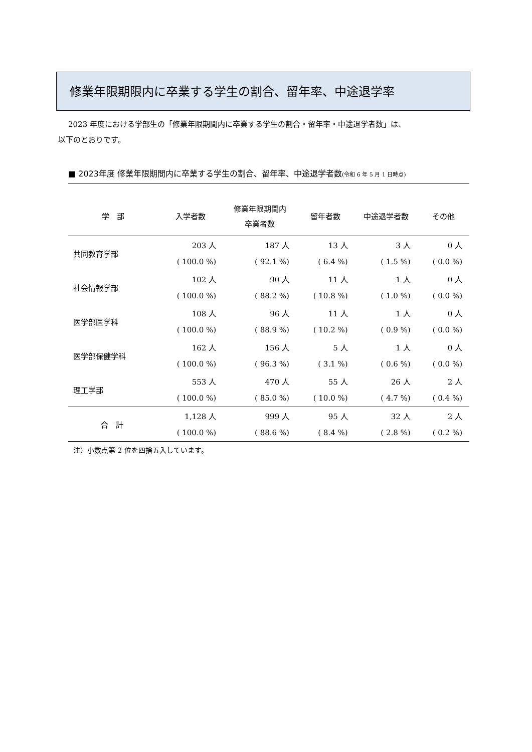修業年限期限内に卒業する学生の割合、留年率、中途退学率
2023 年度における学部生の「修業年限期間内に卒業する学生の割合・留年率・中途退学者数」は、
以下のとおりです。
■ 2023年度 修業年限期間内に卒業する学生の割合、留年率、中途退学者数(令和 6 年 5 月 1 日時点)
| 学 部 | 入学者数 | 修業年限期間内 卒業者数 | 留年者数 | 中途退学者数 | その他 |
| --- | --- | --- | --- | --- | --- |
| 共同教育学部 | 203 人 | 187 人 | 13 人 | 3 人 | 0 人 |
| | ( 100.0 %) | ( 92.1 %) | ( 6.4 %) | ( 1.5 %) | ( 0.0 %) |
| 社会情報学部 | 102 人 | 90 人 | 11 人 | 1 人 | 0 人 |
| | ( 100.0 %) | ( 88.2 %) | ( 10.8 %) | ( 1.0 %) | ( 0.0 %) |
| 医学部医学科 | 108 人 | 96 人 | 11 人 | 1 人 | 0 人 |
| | ( 100.0 %) | ( 88.9 %) | ( 10.2 %) | ( 0.9 %) | ( 0.0 %) |
| 医学部保健学科 | 162 人 | 156 人 | 5 人 | 1 人 | 0 人 |
| | ( 100.0 %) | ( 96.3 %) | ( 3.1 %) | ( 0.6 %) | ( 0.0 %) |
| 理工学部 | 553 人 | 470 人 | 55 人 | 26 人 | 2 人 |
| | ( 100.0 %) | ( 85.0 %) | ( 10.0 %) | ( 4.7 %) | ( 0.4 %) |
| 合 計 | 1,128 人 | 999 人 | 95 人 | 32 人 | 2 人 |
| | ( 100.0 %) | ( 88.6 %) | ( 8.4 %) | ( 2.8 %) | ( 0.2 %) |
注）小数点第 2 位を四捨五入しています。